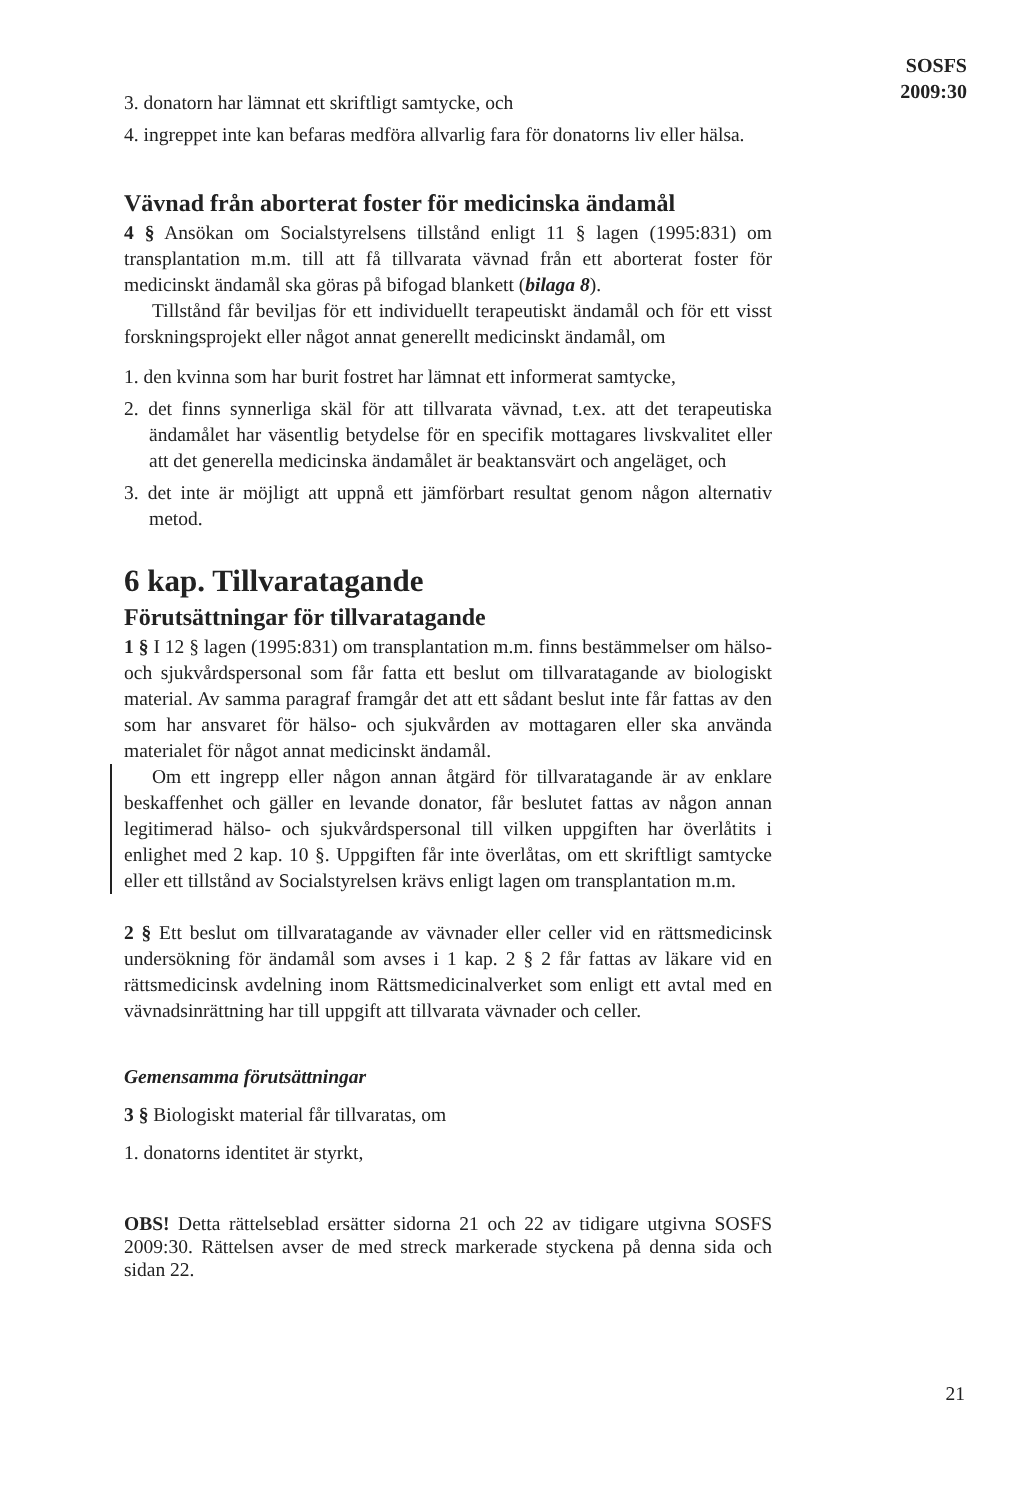SOSFS
2009:30
3. donatorn har lämnat ett skriftligt samtycke, och
4. ingreppet inte kan befaras medföra allvarlig fara för donatorns liv eller hälsa.
Vävnad från aborterat foster för medicinska ändamål
4 § Ansökan om Socialstyrelsens tillstånd enligt 11 § lagen (1995:831) om transplantation m.m. till att få tillvarata vävnad från ett aborterat foster för medicinskt ändamål ska göras på bifogad blankett (bilaga 8).
Tillstånd får beviljas för ett individuellt terapeutiskt ändamål och för ett visst forskningsprojekt eller något annat generellt medicinskt ändamål, om
1. den kvinna som har burit fostret har lämnat ett informerat samtycke,
2. det finns synnerliga skäl för att tillvarata vävnad, t.ex. att det terapeutiska ändamålet har väsentlig betydelse för en specifik mottagares livskvalitet eller att det generella medicinska ändamålet är beaktansvärt och angeläget, och
3. det inte är möjligt att uppnå ett jämförbart resultat genom någon alternativ metod.
6 kap. Tillvaratagande
Förutsättningar för tillvaratagande
1 § I 12 § lagen (1995:831) om transplantation m.m. finns bestämmelser om hälso- och sjukvårdspersonal som får fatta ett beslut om tillvaratagande av biologiskt material. Av samma paragraf framgår det att ett sådant beslut inte får fattas av den som har ansvaret för hälso- och sjukvården av mottagaren eller ska använda materialet för något annat medicinskt ändamål.
Om ett ingrepp eller någon annan åtgärd för tillvaratagande är av enklare beskaffenhet och gäller en levande donator, får beslutet fattas av någon annan legitimerad hälso- och sjukvårdspersonal till vilken uppgiften har överlåtits i enlighet med 2 kap. 10 §. Uppgiften får inte överlåtas, om ett skriftligt samtycke eller ett tillstånd av Socialstyrelsen krävs enligt lagen om transplantation m.m.
2 § Ett beslut om tillvaratagande av vävnader eller celler vid en rättsmedicinsk undersökning för ändamål som avses i 1 kap. 2 § 2 får fattas av läkare vid en rättsmedicinsk avdelning inom Rättsmedicinalverket som enligt ett avtal med en vävnadsinrättning har till uppgift att tillvarata vävnader och celler.
Gemensamma förutsättningar
3 § Biologiskt material får tillvaratas, om
1. donatorns identitet är styrkt,
OBS! Detta rättelseblad ersätter sidorna 21 och 22 av tidigare utgivna SOSFS 2009:30. Rättelsen avser de med streck markerade styckena på denna sida och sidan 22.
21